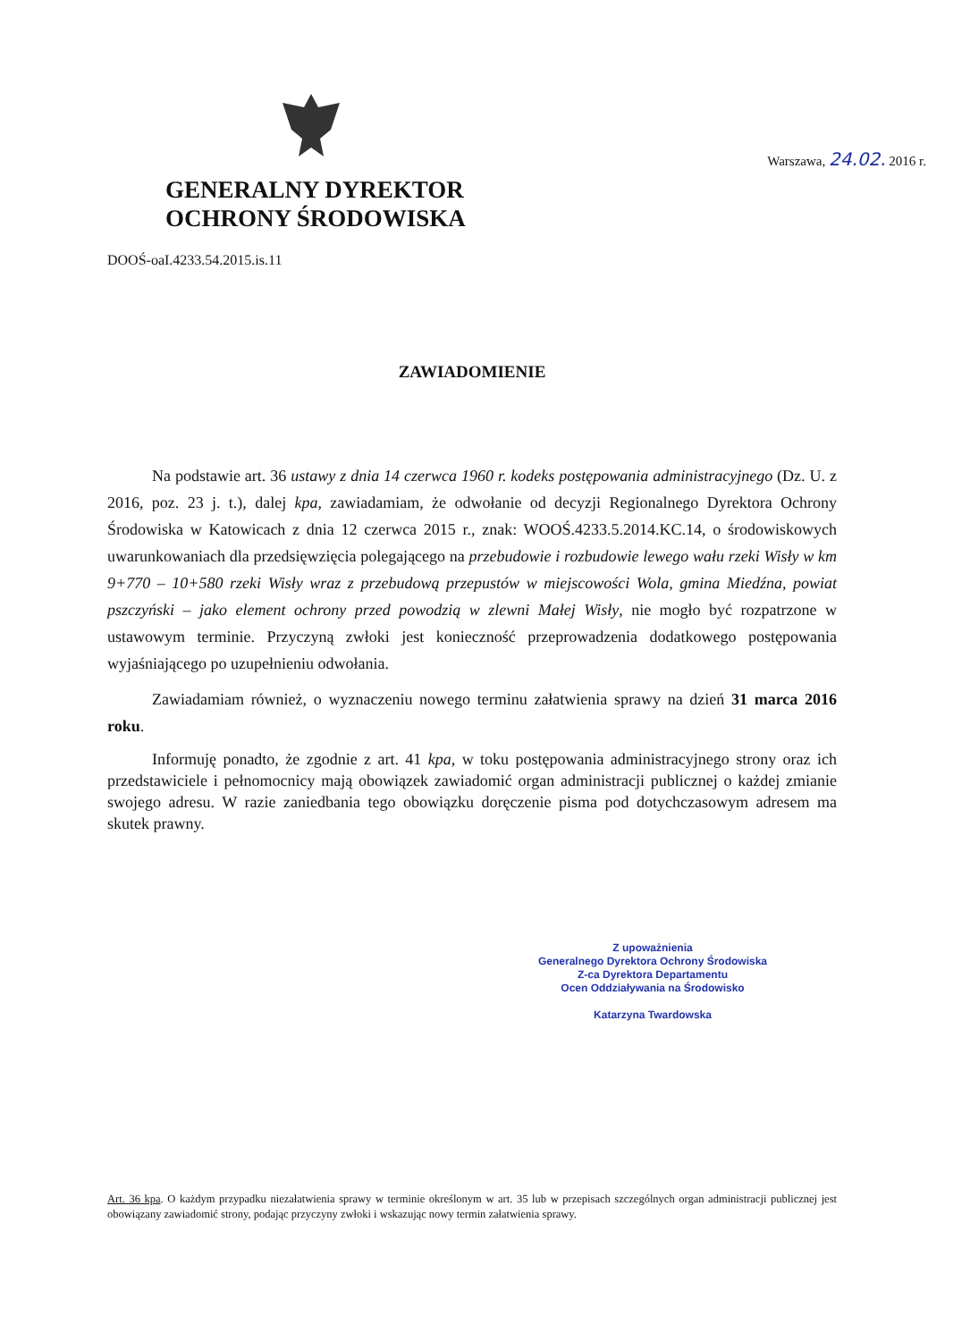GENERALNY DYREKTOR
OCHRONY ŚRODOWISKA
Warszawa, 24.02. 2016 r.
DOOŚ-oaI.4233.54.2015.is.11
ZAWIADOMIENIE
Na podstawie art. 36 ustawy z dnia 14 czerwca 1960 r. kodeks postępowania administracyjnego (Dz. U. z 2016, poz. 23 j. t.), dalej kpa, zawiadamiam, że odwołanie od decyzji Regionalnego Dyrektora Ochrony Środowiska w Katowicach z dnia 12 czerwca 2015 r., znak: WOOŚ.4233.5.2014.KC.14, o środowiskowych uwarunkowaniach dla przedsięwzięcia polegającego na przebudowie i rozbudowie lewego wału rzeki Wisły w km 9+770 – 10+580 rzeki Wisły wraz z przebudową przepustów w miejscowości Wola, gmina Miedźna, powiat pszczyński – jako element ochrony przed powodzią w zlewni Małej Wisły, nie mogło być rozpatrzone w ustawowym terminie. Przyczyną zwłoki jest konieczność przeprowadzenia dodatkowego postępowania wyjaśniającego po uzupełnieniu odwołania.
Zawiadamiam również, o wyznaczeniu nowego terminu załatwienia sprawy na dzień 31 marca 2016 roku.
Informuję ponadto, że zgodnie z art. 41 kpa, w toku postępowania administracyjnego strony oraz ich przedstawiciele i pełnomocnicy mają obowiązek zawiadomić organ administracji publicznej o każdej zmianie swojego adresu. W razie zaniedbania tego obowiązku doręczenie pisma pod dotychczasowym adresem ma skutek prawny.
Z upoważnienia
Generalnego Dyrektora Ochrony Środowiska
Z-ca Dyrektora Departamentu
Ocen Oddziaływania na Środowisko
Katarzyna Twardowska
Art. 36 kpa. O każdym przypadku niezałatwienia sprawy w terminie określonym w art. 35 lub w przepisach szczególnych organ administracji publicznej jest obowiązany zawiadomić strony, podając przyczyny zwłoki i wskazując nowy termin załatwienia sprawy.